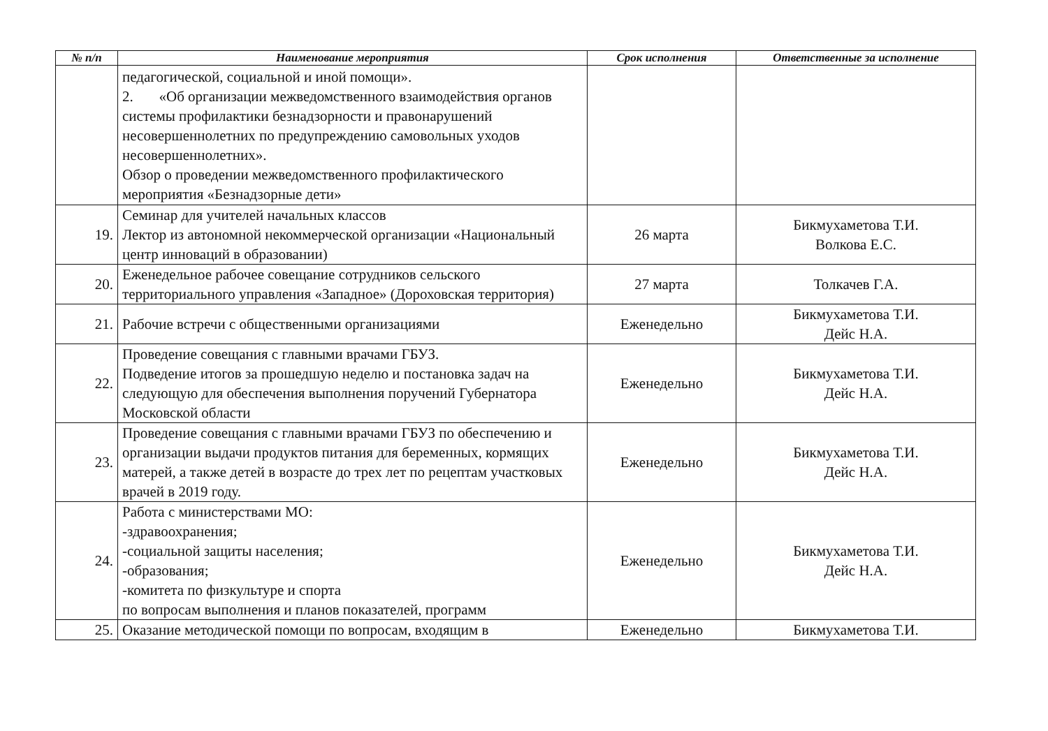| № п/п | Наименование мероприятия | Срок исполнения | Ответственные за исполнение |
| --- | --- | --- | --- |
| | педагогической, социальной и иной помощи». 2. «Об организации межведомственного взаимодействия органов системы профилактики безнадзорности и правонарушений несовершеннолетних по предупреждению самовольных уходов несовершеннолетних». Обзор о проведении межведомственного профилактического мероприятия «Безнадзорные дети» | | |
| 19. | Семинар для учителей начальных классов Лектор из автономной некоммерческой организации «Национальный центр инноваций в образовании) | 26 марта | Бикмухаметова Т.И. Волкова Е.С. |
| 20. | Еженедельное рабочее совещание сотрудников сельского территориального управления «Западное» (Дороховская территория) | 27 марта | Толкачев Г.А. |
| 21. | Рабочие встречи с общественными организациями | Еженедельно | Бикмухаметова Т.И. Дейс Н.А. |
| 22. | Проведение совещания с главными врачами ГБУЗ. Подведение итогов за прошедшую неделю и постановка задач на следующую для обеспечения выполнения поручений Губернатора Московской области | Еженедельно | Бикмухаметова Т.И. Дейс Н.А. |
| 23. | Проведение совещания с главными врачами ГБУЗ по обеспечению и организации выдачи продуктов питания для беременных, кормящих матерей, а также детей в возрасте до трех лет по рецептам участковых врачей в 2019 году. | Еженедельно | Бикмухаметова Т.И. Дейс Н.А. |
| 24. | Работа с министерствами МО: -здравоохранения; -социальной защиты населения; -образования; -комитета по физкультуре и спорта по вопросам выполнения и планов показателей, программ | Еженедельно | Бикмухаметова Т.И. Дейс Н.А. |
| 25. | Оказание методической помощи по вопросам, входящим в | Еженедельно | Бикмухаметова Т.И. |